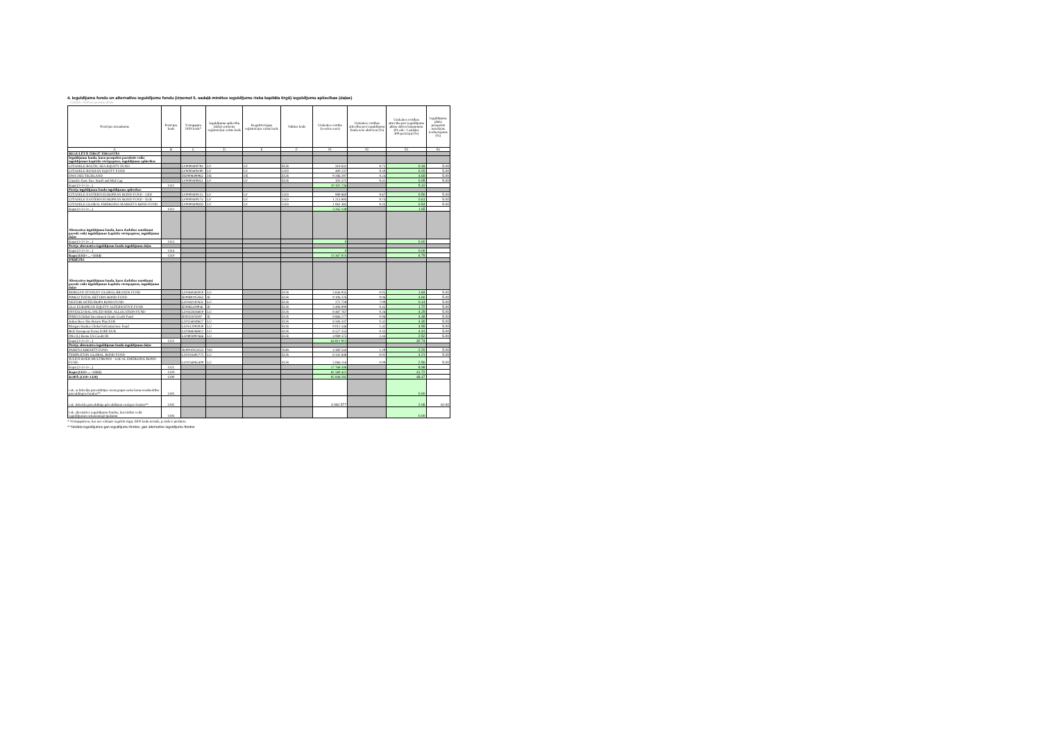4. Ieguldījumu fondu un alternatīvo ieguldījumu fondu (izņemot 5. sadaļā minētos ieguldījumu riska kapitāla tirgū) ieguldījumu apliecības (daļas)
Citadele Aktīvais pensiju plāns
| Pozīcijas nosaukums | Pozīcijas kods | Vērtspapīra ISIN kods* | Ieguldījumu apliecību (daļu) emitenta reģistrācijas valsts kods | Regulētā tirgus reģistrācijas valsts kods | Valūtas kods | Uzskaites vērtība (veselos euro) | Uzskaites vērtības attiecība pret ieguldījumu fonda neto aktīviem (%) | Uzskaites vērtības attiecība pret ieguldījumu plāna aktīvu kopsummu (01.aile: 1.sadaļas 400.pozīciju) (%) | Ieguldījumu plāna prospektā noteiktais ierobežojums (%) |
| --- | --- | --- | --- | --- | --- | --- | --- | --- | --- |
| A | B | C | D | E | F | 01 | 02 | 03 | 04 |
| REGULĒTĀ TIRGŪ TIRGOTĀS | | | | | | | | | |
| Ieguldījumu fondu, kuru prospektā paredzēts veikt ieguldījumus kapitāla vērtspapīros, ieguldījumu apliecības | | | | | | | | | |
| CITADELE BALTIC SEA EQUITY FUND | | LV0000400794 | LV | LV | EUR | 310 631 | 9.71 | 0.16 | 5.00 |
| CITADELE RUSSIAN EQUITY FUND | | LV0000400190 | LV | LV | USD | 400 237 | 9.50 | 0.20 | 5.00 |
| DWS DEUTSCHLAND | | DE0008490962 | DE | DE | EUR | 9 286 297 | 0.24 | 4.69 | 5.00 |
| Citadele East. Eur. Small and Mid Cap | | LV0000400851 | LV | LV | EUR | 105 571 | 9.41 | 0.05 | 5.00 |
| Kopā (1+2+3+...) | 1311 | | | | | 10 102 736 | | 5.10 | |
| Pārējo ieguldījumu fondu ieguldījumu apliecības | | | | | | | | | |
| CITADELE EASTERN EUROPEAN BOND FUND - USD | | LV0000400125 | LV | LV | USD | 989 860 | 9.67 | 0.50 | 5.00 |
| CITADELE EASTERN EUROPEAN BOND FUND - EUR | | LV0000400174 | LV | LV | USD | 1 213 893 | 9.74 | 0.61 | 5.00 |
| CITADELE GLOBAL EMERGING MARKETS BOND FUND | | LV0000400828 | LV | LV | USD | 1 061 385 | 9.33 | 0.54 | 5.00 |
| Kopā (1+2+3+...) | 1312 | | | | | 3 265 138 | | 1.65 | |
| Alternatīvo ieguldījumu fondu, kuru darbības noteikumi paredz veikt ieguldījumus kapitāla vērtspapīros, ieguldījumu daļas | | | | | | | | | |
| Kopā (1+2+3+...) | 1313 | | | | | 0 | | 0.00 | |
| Pārējo alternatīvo ieguldījumu fondu ieguldījumu daļas | | | | | | | | | |
| Kopā (1+2+3+...) | 1314 | | | | | 0 | | 0.00 | |
| Kopā (1311+... +1314) | 1310 | | | | | 13 367 874 | | 6.75 | |
| PĀRĒJĀS | | | | | | | | | |
| Alternatīvo ieguldījumu fondu, kuru darbības noteikumi paredz veikt ieguldījumus kapitāla vērtspapīros, ieguldījumu daļas | | | | | | | | | |
| MORGAN STANLEY GLOBAL BRANDS FUND | | LU0360483019 | LU | | EUR | 3 636 935 | 0.05 | 1.84 | 5.00 |
| PIMCO TOTAL RETURN BOND FUND | | IE00B0105X63 | IE | | EUR | 9 106 376 | 0.06 | 4.60 | 5.00 |
| NESTOR OSTEUROPA BOND FUND | | LU0182187632 | LU | | EUR | 272 728 | 7.09 | 0.14 | 5.00 |
| GLG EUROPEAN EQUITY ALTERNATIVE FUND | | IE00B5429P46 | IE | | EUR | 3 406 009 | 0.45 | 1.72 | 5.00 |
| INVESCO BALANCED-RISK ALLOCATION FUND | | LU0432616810 | LU | | EUR | 8 487 767 | 0.26 | 4.29 | 5.00 |
| PIMCO Global Investment Grade Credit Fund | | IE0032876397 | IE | | EUR | 8 866 277 | 0.06 | 4.48 | 5.00 |
| Julius Baer Abs Return Plus EUR | | LU0256049627 | LU | | EUR | 8 506 347 | 0.32 | 4.30 | 5.00 |
| Morgan Stanley Global Infrastructure Fund | | LU0512093039 | LU | | EUR | 9 012 546 | 1.42 | 4.55 | 5.00 |
| BGF European Focus D2RF EUR | | LU0368266812 | LU | | EUR | 8 527 553 | 0.33 | 4.31 | 5.00 |
| ING (L) Renta US Credit IH | | LU0803997666 | LU | | EUR | 4 989 375 | 2.44 | 2.52 | 5.00 |
| Kopā (1+2+3+...) | 1321 | | | | | 64 811 913 | | 32.74 | |
| Pārējo alternatīvo ieguldījumu fondu ieguldījumu daļas | | | | | | | | | |
| PARETO KREDITT FUND | | NO0010324551 | NO | | NOK | 4 360 544 | 1.29 | 2.20 | 5.00 |
| TEMPLETON GLOBAL BOND FUND | | LU0316492775 | LU | | EUR | 8 341 848 | 0.02 | 4.21 | 5.00 |
| JULIUS BAER MULTIBOND - LOCAL EMERGING BOND FUND | | LU0256065409 | LU | | EUR | 5 066 116 | 0.09 | 2.56 | 5.00 |
| Kopā (1+2+3+...) | 1322 | | | | | 17 768 508 | | 8.98 | |
| Kopā (1321+... +1322) | 1320 | | | | | 82 580 421 | | 41.72 | |
| KOPĀ (1310+1320) | 1300 | | | | | 95 948 295 | | 48.47 | |
| t.sk. ar līdzekļu pārvaldītāju vienā grupā esošu komercsabiedrību pārvaldītajos fondos** | 1301 | | | | | | | 0.00 | |
| t.sk. līdzekļu pārvaldītāja pārvaldīšanā esošajos fondos** | 1302 | | | | | 4 081 577 | | 2.06 | 10.00 |
| t.sk. alternatīvo ieguldījumu fondos, kuri drīkst veikt ieguldījumus nekustamajā īpašumā | 1303 | | | | | | | 0.00 | |
* Vērtspapīriem, kas nav iekļauti regulētā tirgū, ISIN kodu norāda, ja tāds ir piešķirts.
** Norāda ieguldījumus gan ieguldījumu fondos, gan alternatīvo ieguldījumu fondos